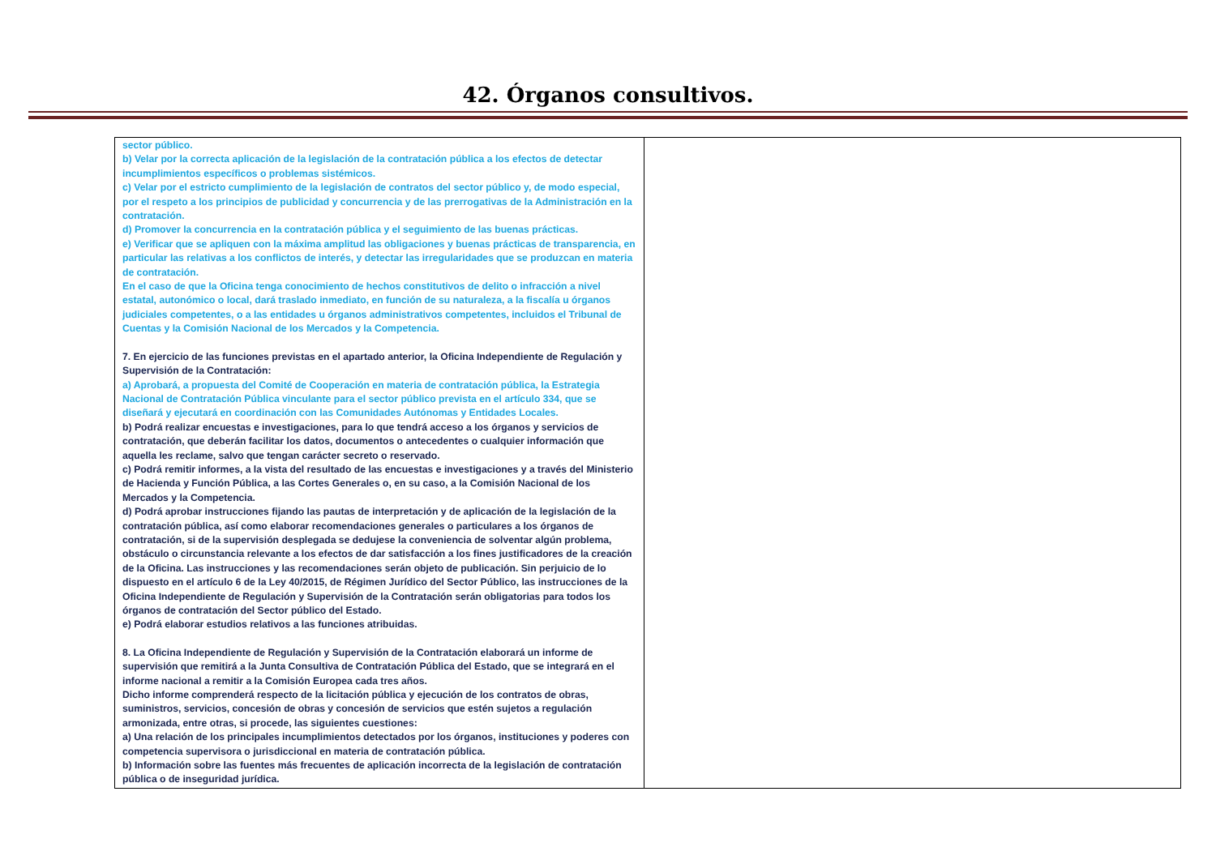42. Órganos consultivos.
| sector público. b) Velar por la correcta aplicación de la legislación de la contratación pública a los efectos de detectar incumplimientos específicos o problemas sistémicos. c) Velar por el estricto cumplimiento de la legislación de contratos del sector público y, de modo especial, por el respeto a los principios de publicidad y concurrencia y de las prerrogativas de la Administración en la contratación. d) Promover la concurrencia en la contratación pública y el seguimiento de las buenas prácticas. e) Verificar que se apliquen con la máxima amplitud las obligaciones y buenas prácticas de transparencia, en particular las relativas a los conflictos de interés, y detectar las irregularidades que se produzcan en materia de contratación. En el caso de que la Oficina tenga conocimiento de hechos constitutivos de delito o infracción a nivel estatal, autonómico o local, dará traslado inmediato, en función de su naturaleza, a la fiscalía u órganos judiciales competentes, o a las entidades u órganos administrativos competentes, incluidos el Tribunal de Cuentas y la Comisión Nacional de los Mercados y la Competencia. 7. En ejercicio de las funciones previstas en el apartado anterior, la Oficina Independiente de Regulación y Supervisión de la Contratación: a) Aprobará, a propuesta del Comité de Cooperación en materia de contratación pública, la Estrategia Nacional de Contratación Pública vinculante para el sector público prevista en el artículo 334, que se diseñará y ejecutará en coordinación con las Comunidades Autónomas y Entidades Locales. b) Podrá realizar encuestas e investigaciones, para lo que tendrá acceso a los órganos y servicios de contratación, que deberán facilitar los datos, documentos o antecedentes o cualquier información que aquella les reclame, salvo que tengan carácter secreto o reservado. c) Podrá remitir informes, a la vista del resultado de las encuestas e investigaciones y a través del Ministerio de Hacienda y Función Pública, a las Cortes Generales o, en su caso, a la Comisión Nacional de los Mercados y la Competencia. d) Podrá aprobar instrucciones fijando las pautas de interpretación y de aplicación de la legislación de la contratación pública, así como elaborar recomendaciones generales o particulares a los órganos de contratación, si de la supervisión desplegada se dedujese la conveniencia de solventar algún problema, obstáculo o circunstancia relevante a los efectos de dar satisfacción a los fines justificadores de la creación de la Oficina. Las instrucciones y las recomendaciones serán objeto de publicación. Sin perjuicio de lo dispuesto en el artículo 6 de la Ley 40/2015, de Régimen Jurídico del Sector Público, las instrucciones de la Oficina Independiente de Regulación y Supervisión de la Contratación serán obligatorias para todos los órganos de contratación del Sector público del Estado. e) Podrá elaborar estudios relativos a las funciones atribuidas. 8. La Oficina Independiente de Regulación y Supervisión de la Contratación elaborará un informe de supervisión que remitirá a la Junta Consultiva de Contratación Pública del Estado, que se integrará en el informe nacional a remitir a la Comisión Europea cada tres años. Dicho informe comprenderá respecto de la licitación pública y ejecución de los contratos de obras, suministros, servicios, concesión de obras y concesión de servicios que estén sujetos a regulación armonizada, entre otras, si procede, las siguientes cuestiones: a) Una relación de los principales incumplimientos detectados por los órganos, instituciones y poderes con competencia supervisora o jurisdiccional en materia de contratación pública. b) Información sobre las fuentes más frecuentes de aplicación incorrecta de la legislación de contratación pública o de inseguridad jurídica. | |